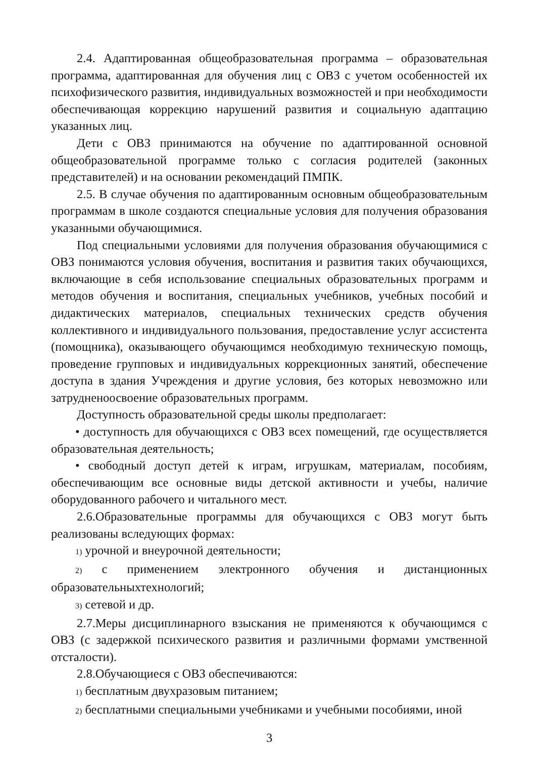2.4. Адаптированная общеобразовательная программа – образовательная программа, адаптированная для обучения лиц с ОВЗ с учетом особенностей их психофизического развития, индивидуальных возможностей и при необходимости обеспечивающая коррекцию нарушений развития и социальную адаптацию указанных лиц.
Дети с ОВЗ принимаются на обучение по адаптированной основной общеобразовательной программе только с согласия родителей (законных представителей) и на основании рекомендаций ПМПК.
2.5. В случае обучения по адаптированным основным общеобразовательным программам в школе создаются специальные условия для получения образования указанными обучающимися.
Под специальными условиями для получения образования обучающимися с ОВЗ понимаются условия обучения, воспитания и развития таких обучающихся, включающие в себя использование специальных образовательных программ и методов обучения и воспитания, специальных учебников, учебных пособий и дидактических материалов, специальных технических средств обучения коллективного и индивидуального пользования, предоставление услуг ассистента (помощника), оказывающего обучающимся необходимую техническую помощь, проведение групповых и индивидуальных коррекционных занятий, обеспечение доступа в здания Учреждения и другие условия, без которых невозможно или затрудненоосвоение образовательных программ.
Доступность образовательной среды школы предполагает:
• доступность для обучающихся с ОВЗ всех помещений, где осуществляется образовательная деятельность;
• свободный доступ детей к играм, игрушкам, материалам, пособиям, обеспечивающим все основные виды детской активности и учебы, наличие оборудованного рабочего и читального мест.
2.6.Образовательные программы для обучающихся с ОВЗ могут быть реализованы вследующих формах:
1) урочной и внеурочной деятельности;
2) с применением электронного обучения и дистанционных образовательныхтехнологий;
3) сетевой и др.
2.7.Меры дисциплинарного взыскания не применяются к обучающимся с ОВЗ (с задержкой психического развития и различными формами умственной отсталости).
2.8.Обучающиеся с ОВЗ обеспечиваются:
1) бесплатным двухразовым питанием;
2) бесплатными специальными учебниками и учебными пособиями, иной
3